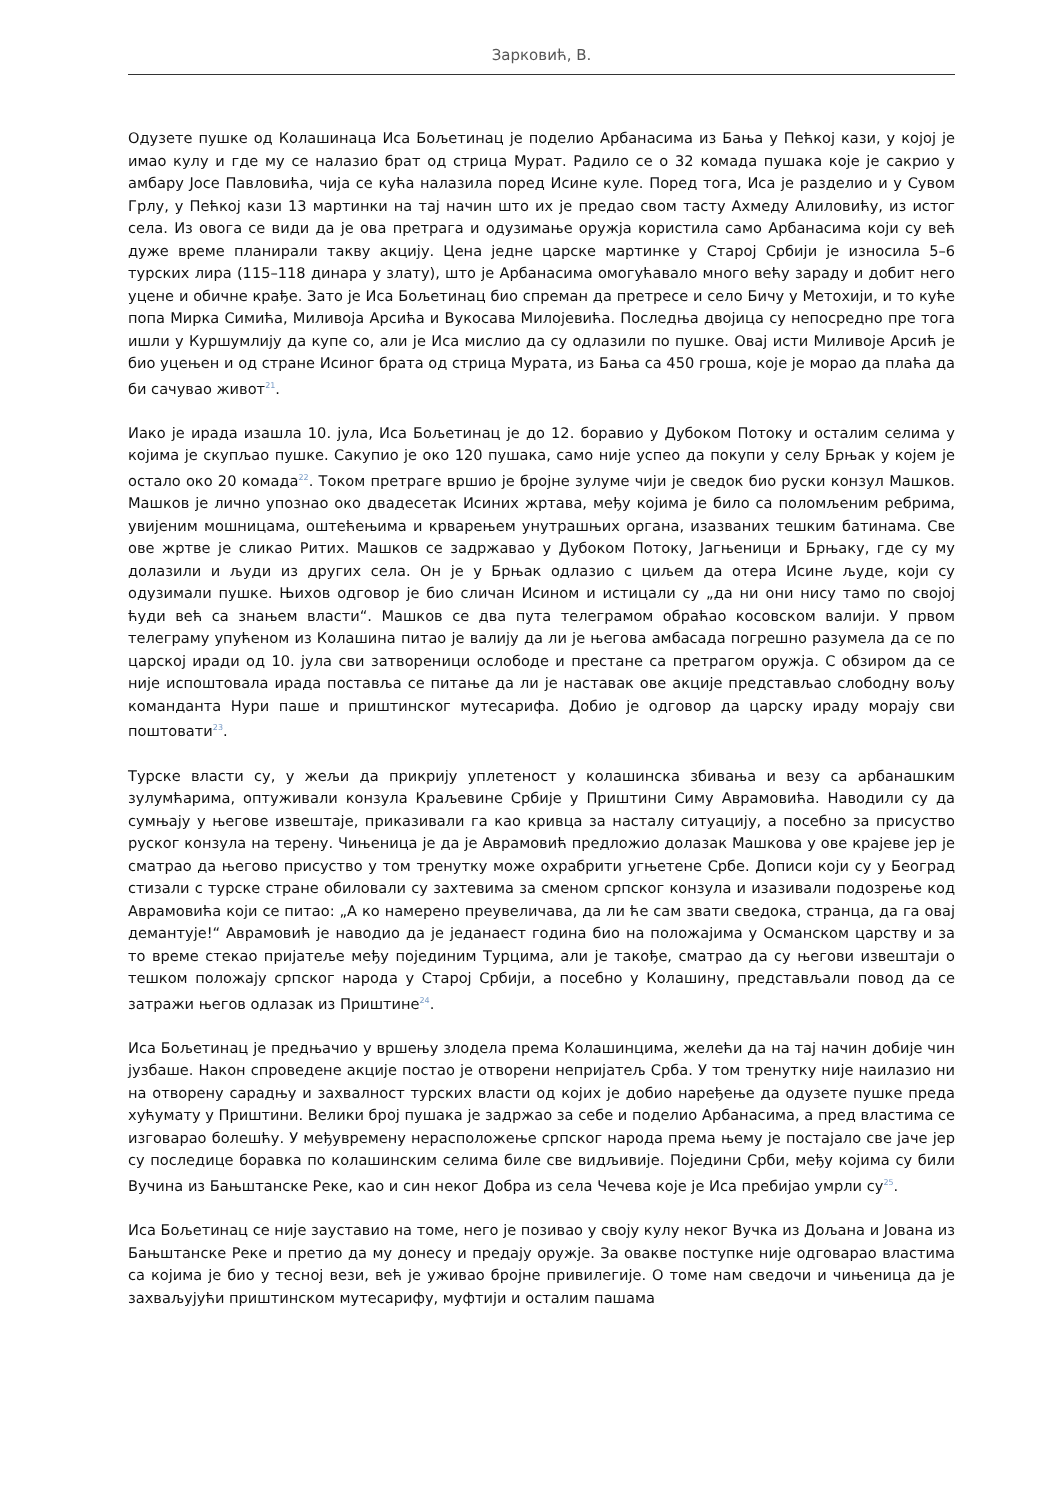Зарковић, В.
Одузете пушке од Колашинаца Иса Бољетинац је поделио Арбанасима из Бања у Пећкој кази, у којој је имао кулу и где му се налазио брат од стрица Мурат. Радило се о 32 комада пушака које је сакрио у амбару Јосе Павловића, чија се кућа налазила поред Исине куле. Поред тога, Иса је разделио и у Сувом Грлу, у Пећкој кази 13 мартинки на тај начин што их је предао свом тасту Ахмеду Алиловићу, из истог села. Из овога се види да је ова претрага и одузимање оружја користила само Арбанасима који су већ дуже време планирали такву акцију. Цена једне царске мартинке у Старој Србији је износила 5–6 турских лира (115–118 динара у злату), што је Арбанасима омогућавало много већу зараду и добит него уцене и обичне крађе. Зато је Иса Бољетинац био спреман да претресе и село Бичу у Метохији, и то куће попа Мирка Симића, Миливоја Арсића и Вукосава Милојевића. Последња двојица су непосредно пре тога ишли у Куршумлију да купе со, али је Иса мислио да су одлазили по пушке. Овај исти Миливоје Арсић је био уцењен и од стране Исиног брата од стрица Мурата, из Бања са 450 гроша, које је морао да плаћа да би сачувао живот<sup>21</sup>.
Иако је ирада изашла 10. јула, Иса Бољетинац је до 12. боравио у Дубоком Потоку и осталим селима у којима је скупљао пушке. Сакупио је око 120 пушака, само није успео да покупи у селу Брњак у којем је остало око 20 комада<sup>22</sup>. Током претраге вршио је бројне зулуме чији је сведок био руски конзул Машков. Машков је лично упознао око двадесетак Исиних жртава, међу којима је било са поломљеним ребрима, увијеним мошницама, оштећењима и крварењем унутрашњих органа, изазваних тешким батинама. Све ове жртве је сликао Ритих. Машков се задржавао у Дубоком Потоку, Јагњеници и Брњаку, где су му долазили и људи из других села. Он је у Брњак одлазио с циљем да отера Исине људе, који су одузимали пушке. Њихов одговор је био сличан Исином и истицали су „да ни они нису тамо по својој ћуди већ са знањем власти“. Машков се два пута телеграмом обраћао косовском валији. У првом телеграму упућеном из Колашина питао је валију да ли је његова амбасада погрешно разумела да се по царској иради од 10. јула сви затвореници ослободе и престане са претрагом оружја. С обзиром да се није испоштовала ирада поставља се питање да ли је наставак ове акције представљао слободну вољу команданта Нури паше и приштинског мутесарифа. Добио је одговор да царску ираду морају сви поштовати<sup>23</sup>.
Турске власти су, у жељи да прикрију уплетеност у колашинска збивања и везу са арбанашким зулумћарима, оптуживали конзула Краљевине Србије у Приштини Симу Аврамовића. Наводили су да сумњају у његове извештаје, приказивали га као кривца за насталу ситуацију, а посебно за присуство руског конзула на терену. Чињеница је да је Аврамовић предложио долазак Машкова у ове крајеве јер је сматрао да његово присуство у том тренутку може охрабрити угњетене Србе. Дописи који су у Београд стизали с турске стране обиловали су захтевима за сменом српског конзула и изазивали подозрење код Аврамовића који се питао: „А ко намерено преувеличава, да ли ће сам звати сведока, странца, да га овај демантује!“ Аврамовић је наводио да је једанаест година био на положајима у Османском царству и за то време стекао пријатеље међу појединим Турцима, али је такође, сматрао да су његови извештаји о тешком положају српског народа у Старој Србији, а посебно у Колашину, представљали повод да се затражи његов одлазак из Приштине<sup>24</sup>.
Иса Бољетинац је предњачио у вршењу злодела према Колашинцима, желећи да на тај начин добије чин јузбаше. Након спроведене акције постао је отворени непријатељ Срба. У том тренутку није наилазио ни на отворену сарадњу и захвалност турских власти од којих је добио наређење да одузете пушке преда хућумату у Приштини. Велики број пушака је задржао за себе и поделио Арбанасима, а пред властима се изговарао болешћу. У међувремену нерасположење српског народа према њему је постајало све јаче јер су последице боравка по колашинским селима биле све видљивије. Поједини Срби, међу којима су били Вучина из Бањштанске Реке, као и син неког Добра из села Чечева које је Иса пребијао умрли су<sup>25</sup>.
Иса Бољетинац се није зауставио на томе, него је позивао у своју кулу неког Вучка из Дољана и Јована из Бањштанске Реке и претио да му донесу и предају оружје. За овакве поступке није одговарао властима са којима је био у тесној вези, већ је уживао бројне привилегије. О томе нам сведочи и чињеница да је захваљујући приштинском мутесарифу, муфтији и осталим пашама